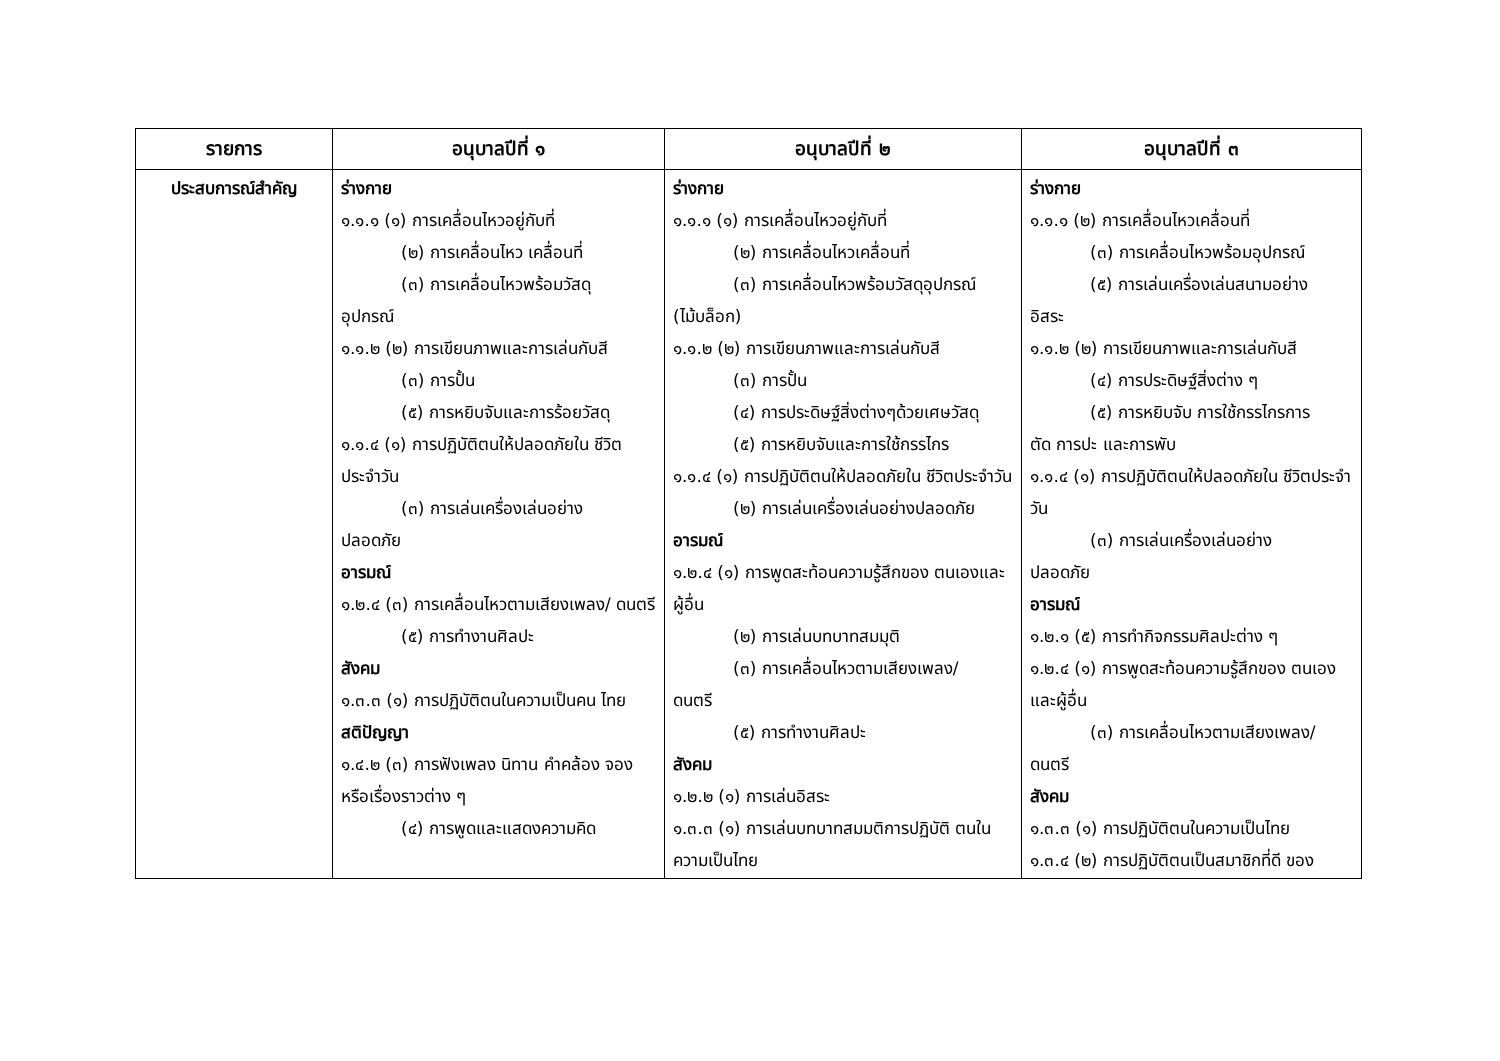| รายการ | อนุบาลปีที่ ๑ | อนุบาลปีที่ ๒ | อนุบาลปีที่ ๓ |
| --- | --- | --- | --- |
| ประสบการณ์สำคัญ | ร่างกาย ๑.๑.๑ (๑) การเคลื่อนไหวอยู่กับที่ (๒) การเคลื่อนไหว เคลื่อนที่ (๓) การเคลื่อนไหวพร้อมวัสดุ อุปกรณ์ ๑.๑.๒ (๒) การเขียนภาพและการเล่นกับสี (๓) การปั้น (๕) การหยิบจับและการร้อยวัสดุ ๑.๑.๔ (๑) การปฏิบัติตนให้ปลอดภัยใน ชีวิตประจำวัน (๓) การเล่นเครื่องเล่นอย่าง ปลอดภัย อารมณ์ ๑.๒.๔ (๓) การเคลื่อนไหวตามเสียงเพลง/ ดนตรี (๕) การทำงานศิลปะ สังคม ๑.๓.๓ (๑) การปฏิบัติตนในความเป็นคน ไทย สติปัญญา ๑.๔.๒ (๓) การฟังเพลง นิทาน คำคล้อง จองหรือเรื่องราวต่าง ๆ (๔) การพูดและแสดงความคิด | ร่างกาย ๑.๑.๑ (๑) การเคลื่อนไหวอยู่กับที่ (๒) การเคลื่อนไหวเคลื่อนที่ (๓) การเคลื่อนไหวพร้อมวัสดุอุปกรณ์ (ไม้บล็อก) ๑.๑.๒ (๒) การเขียนภาพและการเล่นกับสี (๓) การปั้น (๔) การประดิษฐ์สิ่งต่างๆด้วยเศษวัสดุ (๕) การหยิบจับและการใช้กรรไกร ๑.๑.๔ (๑) การปฏิบัติตนให้ปลอดภัยใน ชีวิตประจำวัน (๒) การเล่นเครื่องเล่นอย่างปลอดภัย อารมณ์ ๑.๒.๔ (๑) การพูดสะท้อนความรู้สึกของ ตนเองและผู้อื่น (๒) การเล่นบทบาทสมมุติ (๓) การเคลื่อนไหวตามเสียงเพลง/ ดนตรี (๕) การทำงานศิลปะ สังคม ๑.๒.๒ (๑) การเล่นอิสระ ๑.๓.๓ (๑) การเล่นบทบาทสมมติการปฏิบัติ ตนในความเป็นไทย | ร่างกาย ๑.๑.๑ (๒) การเคลื่อนไหวเคลื่อนที่ (๓) การเคลื่อนไหวพร้อมอุปกรณ์ (๕) การเล่นเครื่องเล่นสนามอย่าง อิสระ ๑.๑.๒ (๒) การเขียนภาพและการเล่นกับสี (๔) การประดิษฐ์สิ่งต่าง ๆ (๕) การหยิบจับ การใช้กรรไกรการ ตัด การปะ และการพับ ๑.๑.๔ (๑) การปฏิบัติตนให้ปลอดภัยใน ชีวิตประจำวัน (๓) การเล่นเครื่องเล่นอย่าง ปลอดภัย อารมณ์ ๑.๒.๑ (๕) การทำกิจกรรมศิลปะต่าง ๆ ๑.๒.๔ (๑) การพูดสะท้อนความรู้สึกของ ตนเองและผู้อื่น (๓) การเคลื่อนไหวตามเสียงเพลง/ ดนตรี สังคม ๑.๓.๓ (๑) การปฏิบัติตนในความเป็นไทย ๑.๓.๔ (๒) การปฏิบัติตนเป็นสมาชิกที่ดี ของ |